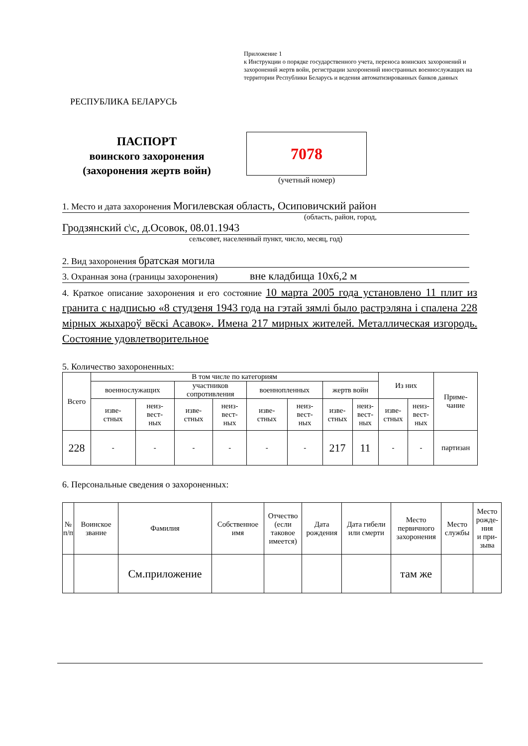Приложение 1
к Инструкции о порядке государственного учета, переноса воинских захоронений и захоронений жертв войн, регистрации захоронений иностранных военнослужащих на территории Республики Беларусь и ведения автоматизированных банков данных
РЕСПУБЛИКА БЕЛАРУСЬ
ПАСПОРТ
воинского захоронения
(захоронения жертв войн)
7078
(учетный номер)
1. Место и дата захоронения Могилевская область, Осиповичский район
(область, район, город,
Гродзянский с\с, д.Осовок, 08.01.1943
сельсовет, населенный пункт, число, месяц, год)
2. Вид захоронения братская могила
3. Охранная зона (границы захоронения) вне кладбища 10х6,2 м
4. Краткое описание захоронения и его состояние 10 марта 2005 года установлено 11 плит из гранита с надписью «8 студзеня 1943 года на гэтай зямлі было растрэляна і спалена 228 мірных жыхароў вёскі Асавок». Имена 217 мирных жителей. Металлическая изгородь. Состояние удовлетворительное
5. Количество захороненных:
| Всего | В том числе по категориям | | | | | | | | Из них | | Приме- чание |
| | военнослужащих | | участников сопротивления | | военнопленных | | жертв войн | | | | |
| | изве- стных | неиз- вест- ных | изве- стных | неиз- вест- ных | изве- стных | неиз- вест- ных | изве- стных | неиз- вест- ных | изве- стных | неиз- вест- ных | |
| 228 | - | - | - | - | - | - | 217 | 11 | - | - | партизан |
6. Персональные сведения о захороненных:
| № п/п | Воинское звание | Фамилия | Собственное имя | Отчество (если таковое имеется) | Дата рождения | Дата гибели или смерти | Место первичного захоронения | Место службы | Место рожде- ния и при- зыва |
| | | См.приложение | | | | | там же | | |